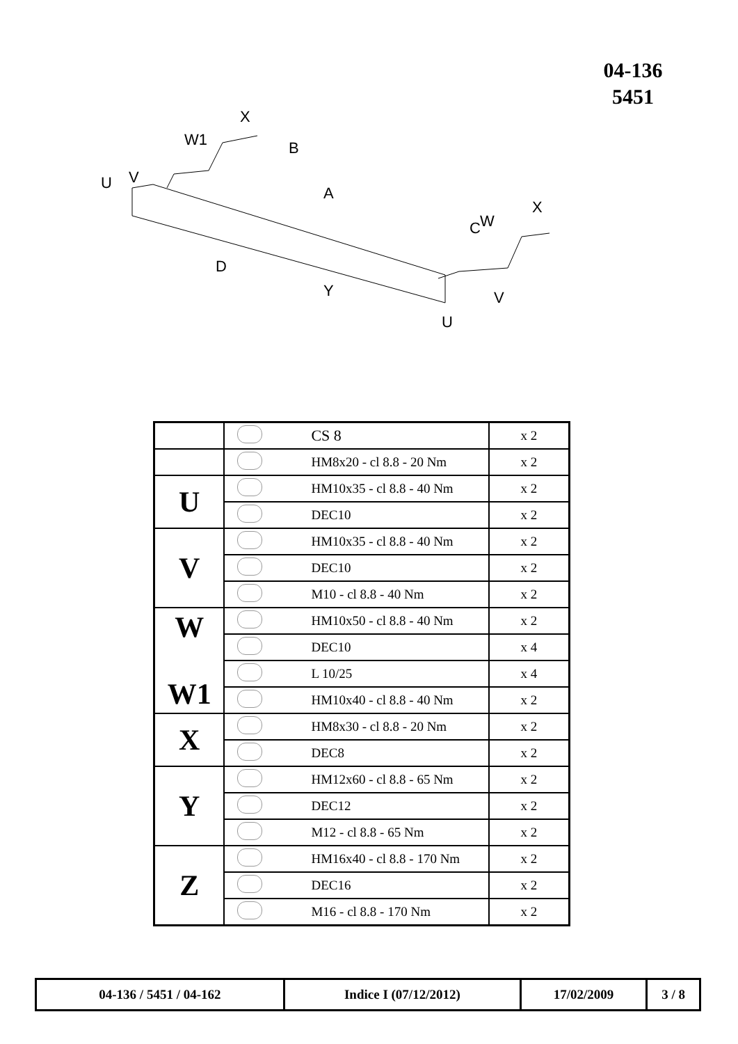04-136
5451
U
V
W1
X
B
A
C
W
X
D
Y
V
U
| | | CS 8 | x 2 |
| | | HM8x20 - cl 8.8 - 20 Nm | x 2 |
| U | | HM10x35 - cl 8.8 - 40 Nm | x 2 |
| | | DEC10 | x 2 |
| V | | HM10x35 - cl 8.8 - 40 Nm | x 2 |
| | | DEC10 | x 2 |
| | | M10 - cl 8.8 - 40 Nm | x 2 |
| W W1 | | HM10x50 - cl 8.8 - 40 Nm | x 2 |
| | | DEC10 | x 4 |
| | | L 10/25 | x 4 |
| | | HM10x40 - cl 8.8 - 40 Nm | x 2 |
| X | | HM8x30 - cl 8.8 - 20 Nm | x 2 |
| | | DEC8 | x 2 |
| Y | | HM12x60 - cl 8.8 - 65 Nm | x 2 |
| | | DEC12 | x 2 |
| | | M12 - cl 8.8 - 65 Nm | x 2 |
| Z | | HM16x40 - cl 8.8 - 170 Nm | x 2 |
| | | DEC16 | x 2 |
| | | M16 - cl 8.8 - 170 Nm | x 2 |
| 04-136 / 5451 / 04-162 | Indice I (07/12/2012) | 17/02/2009 | 3 / 8 |